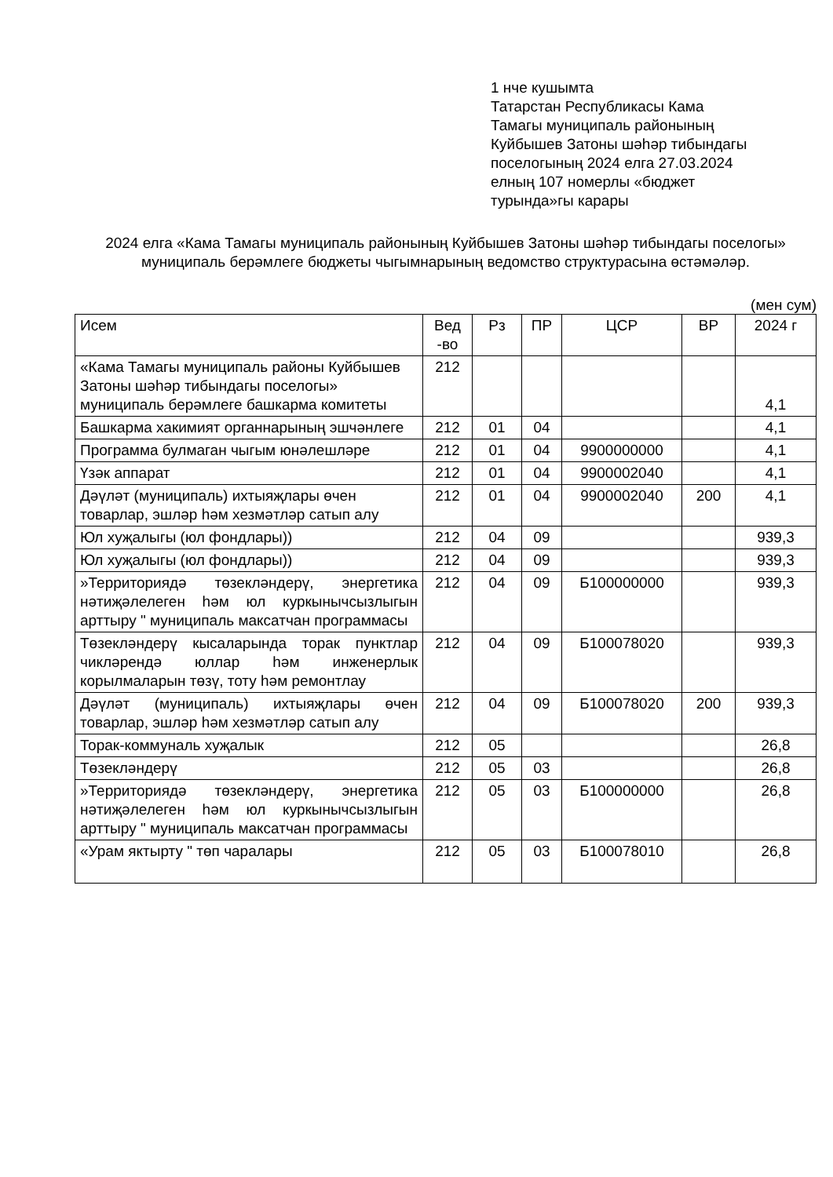1 нче кушымта
Татарстан Республикасы Кама
Тамагы муниципаль районының
Куйбышев Затоны шәһәр тибындагы
поселогының 2024 елга 27.03.2024
елның 107 номерлы «бюджет
турында»гы карары
2024 елга «Кама Тамагы муниципаль районының Куйбышев Затоны шәһәр тибындагы поселогы» муниципаль берәмлеге бюджеты чыгымнарының ведомство структурасына өстәмәләр.
(мен сум)
| Исем | Вед -во | Рз | ПР | ЦСР | ВР | 2024 г |
| --- | --- | --- | --- | --- | --- | --- |
| «Кама Тамагы муниципаль районы Куйбышев Затоны шәһәр тибындагы поселогы» муниципаль берәмлеге башкарма комитеты | 212 | | | | | 4,1 |
| Башкарма хакимият органнарының эшчәнлеге | 212 | 01 | 04 | | | 4,1 |
| Программа булмаган чыгым юнәлешләре | 212 | 01 | 04 | 9900000000 | | 4,1 |
| Үзәк аппарат | 212 | 01 | 04 | 9900002040 | | 4,1 |
| Дәүләт (муниципаль) ихтыяҗлары өчен товарлар, эшләр һәм хезмәтләр сатып алу | 212 | 01 | 04 | 9900002040 | 200 | 4,1 |
| Юл хуҗалыгы (юл фондлары)) | 212 | 04 | 09 | | | 939,3 |
| Юл хуҗалыгы (юл фондлары)) | 212 | 04 | 09 | | | 939,3 |
| »Территориядә төзекләндерү, энергетика нәтиҗәлелеген һәм юл куркынычсызлыгын арттыру " муниципаль максатчан программасы | 212 | 04 | 09 | Б100000000 | | 939,3 |
| Төзекләндерү кысаларында торак пунктлар чикләрендә юллар һәм инженерлык корылмаларын төзү, тоту һәм ремонтлау | 212 | 04 | 09 | Б100078020 | | 939,3 |
| Дәүләт (муниципаль) ихтыяҗлары өчен товарлар, эшләр һәм хезмәтләр сатып алу | 212 | 04 | 09 | Б100078020 | 200 | 939,3 |
| Торак-коммуналь хуҗалык | 212 | 05 | | | | 26,8 |
| Төзекләндерү | 212 | 05 | 03 | | | 26,8 |
| »Территориядә төзекләндерү, энергетика нәтиҗәлелеген һәм юл куркынычсызлыгын арттыру " муниципаль максатчан программасы | 212 | 05 | 03 | Б100000000 | | 26,8 |
| «Урам яктырту " төп чаралары | 212 | 05 | 03 | Б100078010 | | 26,8 |